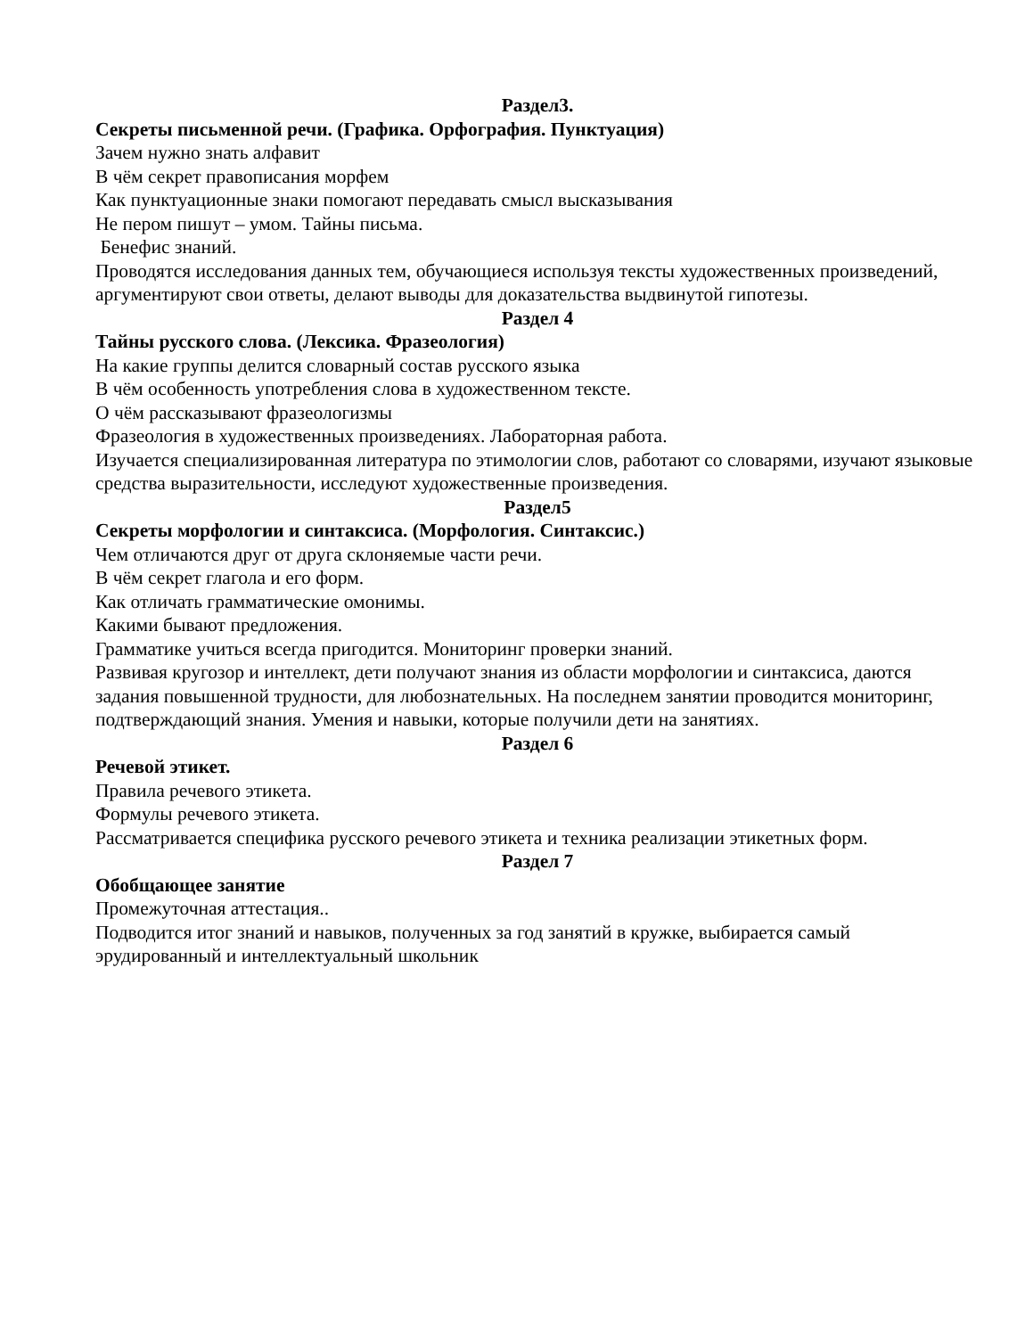Раздел3.
Секреты письменной речи. (Графика. Орфография. Пунктуация)
Зачем нужно знать алфавит
В чём секрет правописания морфем
Как пунктуационные знаки помогают передавать смысл высказывания
Не пером пишут – умом. Тайны письма.
Бенефис знаний.
Проводятся исследования данных тем, обучающиеся используя тексты художественных произведений, аргументируют свои ответы, делают выводы для доказательства выдвинутой гипотезы.
Раздел 4
Тайны русского слова. (Лексика. Фразеология)
На какие группы делится словарный состав русского языка
В чём особенность употребления слова в художественном тексте.
О чём рассказывают фразеологизмы
Фразеология в художественных произведениях. Лабораторная работа.
Изучается специализированная литература по этимологии слов, работают со словарями, изучают языковые средства выразительности, исследуют художественные произведения.
Раздел5
Секреты морфологии и синтаксиса. (Морфология. Синтаксис.)
Чем отличаются друг от друга склоняемые части речи.
В чём секрет глагола и его форм.
Как отличать грамматические омонимы.
Какими бывают предложения.
Грамматике учиться всегда пригодится. Мониторинг проверки знаний.
Развивая кругозор и интеллект, дети получают знания из области морфологии и синтаксиса, даются задания повышенной трудности, для любознательных. На последнем занятии проводится мониторинг, подтверждающий знания. Умения и навыки, которые получили дети на занятиях.
Раздел 6
Речевой этикет.
Правила речевого этикета.
Формулы речевого этикета.
Рассматривается специфика русского речевого этикета и техника реализации этикетных форм.
Раздел 7
Обобщающее занятие
Промежуточная аттестация..
Подводится итог знаний и навыков, полученных за год занятий в кружке, выбирается самый эрудированный и интеллектуальный школьник